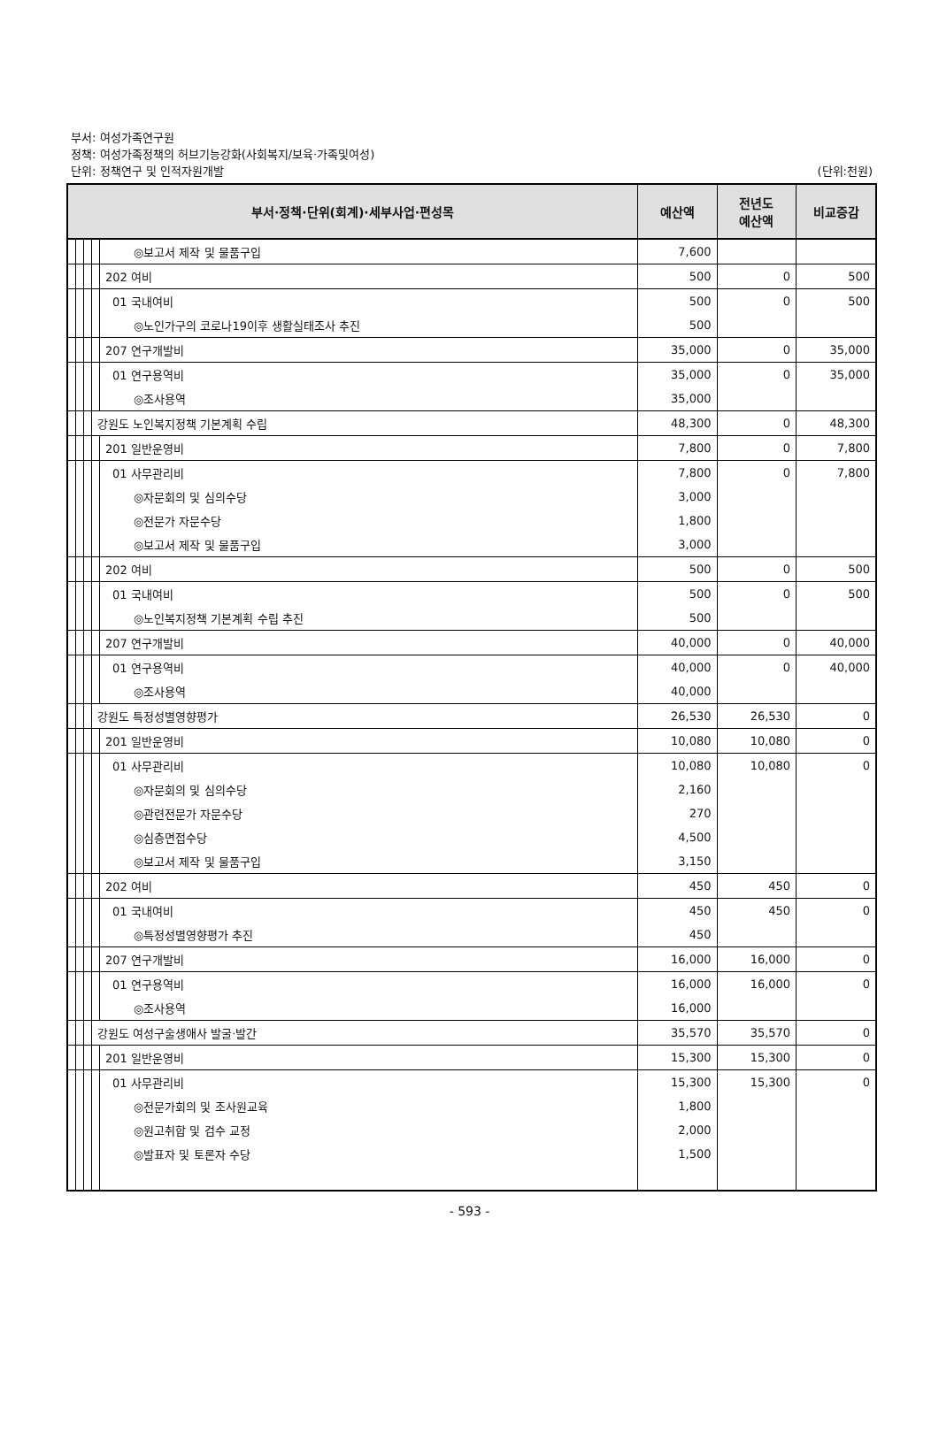부서: 여성가족연구원
정책: 여성가족정책의 허브기능강화(사회복지/보육·가족및여성)
단위: 정책연구 및 인적자원개발
(단위:천원)
| 부서·정책·단위(회계)·세부사업·편성목 | | | | | 예산액 | 전년도 예산액 | 비교증감 |
| --- | --- | --- | --- | --- | --- | --- | --- |
| | | | | ◎보고서 제작 및 물품구입 | 7,600 | | |
| | | | | 202 여비 | 500 | 0 | 500 |
| | | | | 01 국내여비 | 500 | 0 | 500 |
| | | | | ◎노인가구의 코로나19이후 생활실태조사 추진 | 500 | | |
| | | | | 207 연구개발비 | 35,000 | 0 | 35,000 |
| | | | | 01 연구용역비 | 35,000 | 0 | 35,000 |
| | | | | ◎조사용역 | 35,000 | | |
| | | | 강원도 노인복지정책 기본계획 수립 | | 48,300 | 0 | 48,300 |
| | | | | 201 일반운영비 | 7,800 | 0 | 7,800 |
| | | | | 01 사무관리비 | 7,800 | 0 | 7,800 |
| | | | | ◎자문회의 및 심의수당 | 3,000 | | |
| | | | | ◎전문가 자문수당 | 1,800 | | |
| | | | | ◎보고서 제작 및 물품구입 | 3,000 | | |
| | | | | 202 여비 | 500 | 0 | 500 |
| | | | | 01 국내여비 | 500 | 0 | 500 |
| | | | | ◎노인복지정책 기본계획 수립 추진 | 500 | | |
| | | | | 207 연구개발비 | 40,000 | 0 | 40,000 |
| | | | | 01 연구용역비 | 40,000 | 0 | 40,000 |
| | | | | ◎조사용역 | 40,000 | | |
| | | | 강원도 특정성별영향평가 | | 26,530 | 26,530 | 0 |
| | | | | 201 일반운영비 | 10,080 | 10,080 | 0 |
| | | | | 01 사무관리비 | 10,080 | 10,080 | 0 |
| | | | | ◎자문회의 및 심의수당 | 2,160 | | |
| | | | | ◎관련전문가 자문수당 | 270 | | |
| | | | | ◎심층면접수당 | 4,500 | | |
| | | | | ◎보고서 제작 및 물품구입 | 3,150 | | |
| | | | | 202 여비 | 450 | 450 | 0 |
| | | | | 01 국내여비 | 450 | 450 | 0 |
| | | | | ◎특정성별영향평가 추진 | 450 | | |
| | | | | 207 연구개발비 | 16,000 | 16,000 | 0 |
| | | | | 01 연구용역비 | 16,000 | 16,000 | 0 |
| | | | | ◎조사용역 | 16,000 | | |
| | | | 강원도 여성구술생애사 발굴·발간 | | 35,570 | 35,570 | 0 |
| | | | | 201 일반운영비 | 15,300 | 15,300 | 0 |
| | | | | 01 사무관리비 | 15,300 | 15,300 | 0 |
| | | | | ◎전문가회의 및 조사원교육 | 1,800 | | |
| | | | | ◎원고취합 및 검수 교정 | 2,000 | | |
| | | | | ◎발표자 및 토론자 수당 | 1,500 | | |
- 593 -